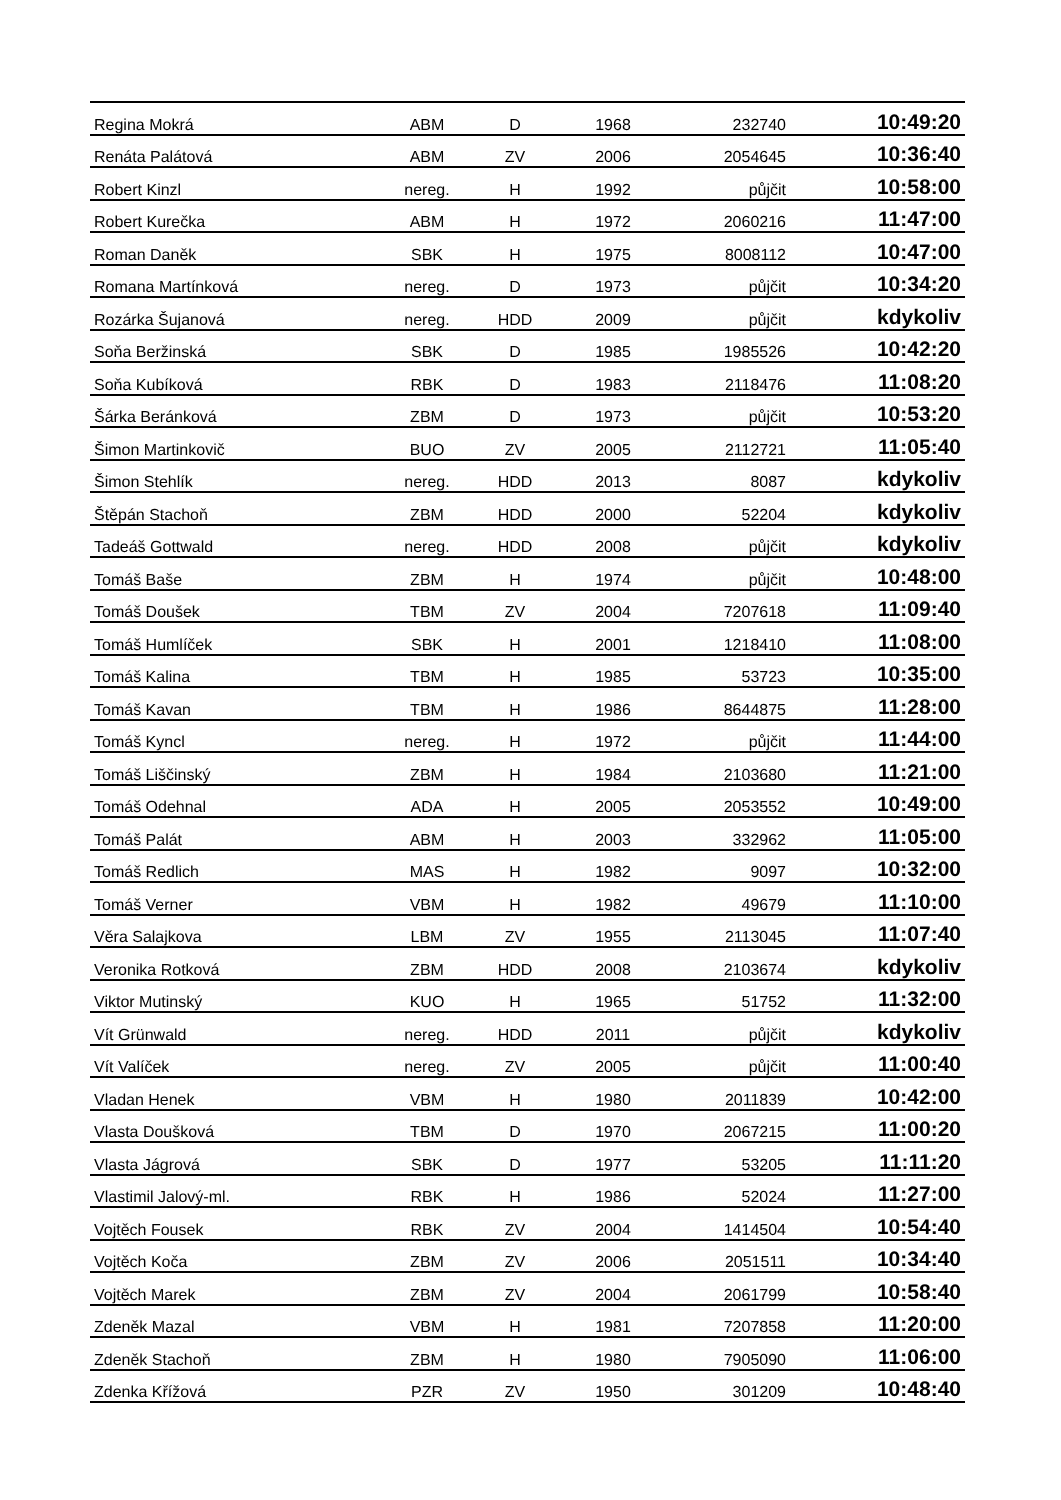| Regina Mokrá | ABM | D | 1968 | 232740 | 10:49:20 |
| Renáta Palátová | ABM | ZV | 2006 | 2054645 | 10:36:40 |
| Robert Kinzl | nereg. | H | 1992 | půjčit | 10:58:00 |
| Robert Kurečka | ABM | H | 1972 | 2060216 | 11:47:00 |
| Roman Daněk | SBK | H | 1975 | 8008112 | 10:47:00 |
| Romana Martínková | nereg. | D | 1973 | půjčit | 10:34:20 |
| Rozárka Šujanová | nereg. | HDD | 2009 | půjčit | kdykoliv |
| Soňa Beržinská | SBK | D | 1985 | 1985526 | 10:42:20 |
| Soňa Kubíková | RBK | D | 1983 | 2118476 | 11:08:20 |
| Šárka Beránková | ZBM | D | 1973 | půjčit | 10:53:20 |
| Šimon Martinkovič | BUO | ZV | 2005 | 2112721 | 11:05:40 |
| Šimon Stehlík | nereg. | HDD | 2013 | 8087 | kdykoliv |
| Štěpán Stachoň | ZBM | HDD | 2000 | 52204 | kdykoliv |
| Tadeáš Gottwald | nereg. | HDD | 2008 | půjčit | kdykoliv |
| Tomáš Baše | ZBM | H | 1974 | půjčit | 10:48:00 |
| Tomáš Doušek | TBM | ZV | 2004 | 7207618 | 11:09:40 |
| Tomáš Humlíček | SBK | H | 2001 | 1218410 | 11:08:00 |
| Tomáš Kalina | TBM | H | 1985 | 53723 | 10:35:00 |
| Tomáš Kavan | TBM | H | 1986 | 8644875 | 11:28:00 |
| Tomáš Kyncl | nereg. | H | 1972 | půjčit | 11:44:00 |
| Tomáš Liščinský | ZBM | H | 1984 | 2103680 | 11:21:00 |
| Tomáš Odehnal | ADA | H | 2005 | 2053552 | 10:49:00 |
| Tomáš Palát | ABM | H | 2003 | 332962 | 11:05:00 |
| Tomáš Redlich | MAS | H | 1982 | 9097 | 10:32:00 |
| Tomáš Verner | VBM | H | 1982 | 49679 | 11:10:00 |
| Věra Salajkova | LBM | ZV | 1955 | 2113045 | 11:07:40 |
| Veronika Rotková | ZBM | HDD | 2008 | 2103674 | kdykoliv |
| Viktor Mutinský | KUO | H | 1965 | 51752 | 11:32:00 |
| Vít Grünwald | nereg. | HDD | 2011 | půjčit | kdykoliv |
| Vít Valíček | nereg. | ZV | 2005 | půjčit | 11:00:40 |
| Vladan Henek | VBM | H | 1980 | 2011839 | 10:42:00 |
| Vlasta Doušková | TBM | D | 1970 | 2067215 | 11:00:20 |
| Vlasta Jágrová | SBK | D | 1977 | 53205 | 11:11:20 |
| Vlastimil Jalový-ml. | RBK | H | 1986 | 52024 | 11:27:00 |
| Vojtěch Fousek | RBK | ZV | 2004 | 1414504 | 10:54:40 |
| Vojtěch Koča | ZBM | ZV | 2006 | 2051511 | 10:34:40 |
| Vojtěch Marek | ZBM | ZV | 2004 | 2061799 | 10:58:40 |
| Zdeněk Mazal | VBM | H | 1981 | 7207858 | 11:20:00 |
| Zdeněk Stachoň | ZBM | H | 1980 | 7905090 | 11:06:00 |
| Zdenka Křížová | PZR | ZV | 1950 | 301209 | 10:48:40 |